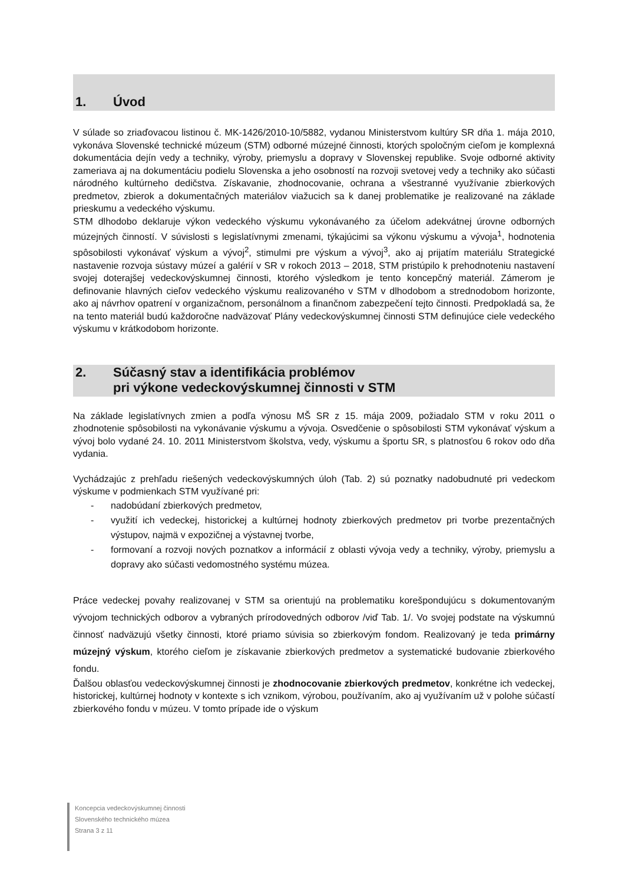1. Úvod
V súlade so zriaďovacou listinou č. MK-1426/2010-10/5882, vydanou Ministerstvom kultúry SR dňa 1. mája 2010, vykonáva Slovenské technické múzeum (STM) odborné múzejné činnosti, ktorých spoločným cieľom je komplexná dokumentácia dejín vedy a techniky, výroby, priemyslu a dopravy v Slovenskej republike. Svoje odborné aktivity zameriava aj na dokumentáciu podielu Slovenska a jeho osobností na rozvoji svetovej vedy a techniky ako súčasti národného kultúrneho dedičstva. Získavanie, zhodnocovanie, ochrana a všestranné využívanie zbierkových predmetov, zbierok a dokumentačných materiálov viažucich sa k danej problematike je realizované na základe prieskumu a vedeckého výskumu.
STM dlhodobo deklaruje výkon vedeckého výskumu vykonávaného za účelom adekvátnej úrovne odborných múzejných činností. V súvislosti s legislatívnymi zmenami, týkajúcimi sa výkonu výskumu a vývoja<sup>1</sup>, hodnotenia spôsobilosti vykonávať výskum a vývoj<sup>2</sup>, stimulmi pre výskum a vývoj<sup>3</sup>, ako aj prijatím materiálu Strategické nastavenie rozvoja sústavy múzeí a galérií v SR v rokoch 2013 – 2018, STM pristúpilo k prehodnoteniu nastavení svojej doterajšej vedeckovýskumnej činnosti, ktorého výsledkom je tento koncepčný materiál. Zámerom je definovanie hlavných cieľov vedeckého výskumu realizovaného v STM v dlhodobom a strednodobom horizonte, ako aj návrhov opatrení v organizačnom, personálnom a finančnom zabezpečení tejto činnosti. Predpokladá sa, že na tento materiál budú každoročne nadväzovať Plány vedeckovýskumnej činnosti STM definujúce ciele vedeckého výskumu v krátkodobom horizonte.
2. Súčasný stav a identifikácia problémov
pri výkone vedeckovýskumnej činnosti v STM
Na základe legislatívnych zmien a podľa výnosu MŠ SR z 15. mája 2009, požiadalo STM v roku 2011 o zhodnotenie spôsobilosti na vykonávanie výskumu a vývoja. Osvedčenie o spôsobilosti STM vykonávať výskum a vývoj bolo vydané 24. 10. 2011 Ministerstvom školstva, vedy, výskumu a športu SR, s platnosťou 6 rokov odo dňa vydania.
Vychádzajúc z prehľadu riešených vedeckovýskumných úloh (Tab. 2) sú poznatky nadobudnuté pri vedeckom výskume v podmienkach STM využívané pri:
- nadobúdaní zbierkových predmetov,
- využití ich vedeckej, historickej a kultúrnej hodnoty zbierkových predmetov pri tvorbe prezentačných výstupov, najmä v expozičnej a výstavnej tvorbe,
- formovaní a rozvoji nových poznatkov a informácií z oblasti vývoja vedy a techniky, výroby, priemyslu a dopravy ako súčasti vedomostného systému múzea.
Práce vedeckej povahy realizovanej v STM sa orientujú na problematiku korešpondujúcu s dokumentovaným vývojom technických odborov a vybraných prírodovedných odborov /viď Tab. 1/. Vo svojej podstate na výskumnú činnosť nadväzujú všetky činnosti, ktoré priamo súvisia so zbierkovým fondom. Realizovaný je teda primárny múzejný výskum, ktorého cieľom je získavanie zbierkových predmetov a systematické budovanie zbierkového fondu.
Ďalšou oblasťou vedeckovýskumnej činnosti je zhodnocovanie zbierkových predmetov, konkrétne ich vedeckej, historickej, kultúrnej hodnoty v kontexte s ich vznikom, výrobou, používaním, ako aj využívaním už v polohe súčastí zbierkového fondu v múzeu. V tomto prípade ide o výskum
Koncepcia vedeckovýskumnej činnosti
Slovenského technického múzea
Strana 3 z 11